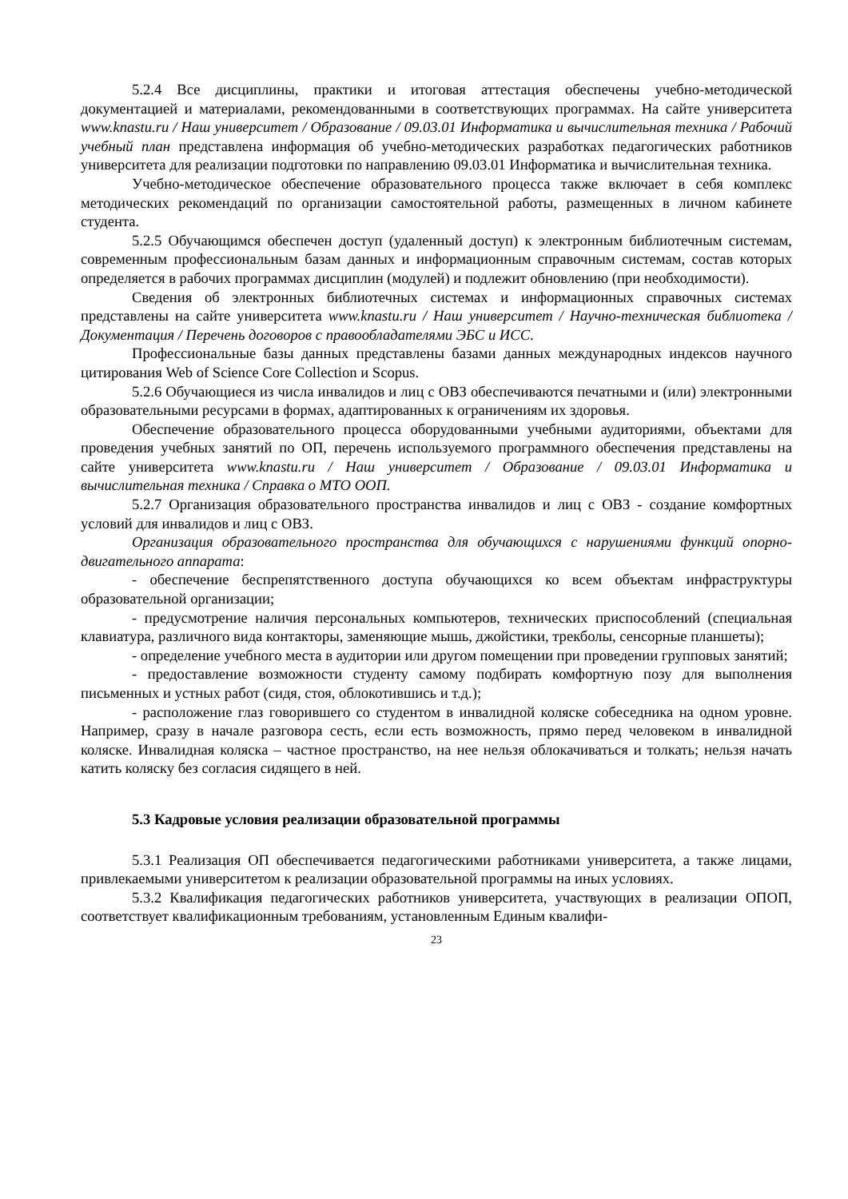5.2.4 Все дисциплины, практики и итоговая аттестация обеспечены учебно-методической документацией и материалами, рекомендованными в соответствующих программах. На сайте университета www.knastu.ru / Наш университет / Образование / 09.03.01 Информатика и вычислительная техника / Рабочий учебный план представлена информация об учебно-методических разработках педагогических работников университета для реализации подготовки по направлению 09.03.01 Информатика и вычислительная техника.
Учебно-методическое обеспечение образовательного процесса также включает в себя комплекс методических рекомендаций по организации самостоятельной работы, размещенных в личном кабинете студента.
5.2.5 Обучающимся обеспечен доступ (удаленный доступ) к электронным библиотечным системам, современным профессиональным базам данных и информационным справочным системам, состав которых определяется в рабочих программах дисциплин (модулей) и подлежит обновлению (при необходимости).
Сведения об электронных библиотечных системах и информационных справочных системах представлены на сайте университета www.knastu.ru / Наш университет / Научно-техническая библиотека / Документация / Перечень договоров с правообладателями ЭБС и ИСС.
Профессиональные базы данных представлены базами данных международных индексов научного цитирования Web of Science Core Collection и Scopus.
5.2.6 Обучающиеся из числа инвалидов и лиц с ОВЗ обеспечиваются печатными и (или) электронными образовательными ресурсами в формах, адаптированных к ограничениям их здоровья.
Обеспечение образовательного процесса оборудованными учебными аудиториями, объектами для проведения учебных занятий по ОП, перечень используемого программного обеспечения представлены на сайте университета www.knastu.ru / Наш университет / Образование / 09.03.01 Информатика и вычислительная техника / Справка о МТО ООП.
5.2.7 Организация образовательного пространства инвалидов и лиц с ОВЗ - создание комфортных условий для инвалидов и лиц с ОВЗ.
Организация образовательного пространства для обучающихся с нарушениями функций опорно-двигательного аппарата:
- обеспечение беспрепятственного доступа обучающихся ко всем объектам инфраструктуры образовательной организации;
- предусмотрение наличия персональных компьютеров, технических приспособлений (специальная клавиатура, различного вида контакторы, заменяющие мышь, джойстики, трекболы, сенсорные планшеты);
- определение учебного места в аудитории или другом помещении при проведении групповых занятий;
- предоставление возможности студенту самому подбирать комфортную позу для выполнения письменных и устных работ (сидя, стоя, облокотившись и т.д.);
- расположение глаз говорившего со студентом в инвалидной коляске собеседника на одном уровне. Например, сразу в начале разговора сесть, если есть возможность, прямо перед человеком в инвалидной коляске. Инвалидная коляска – частное пространство, на нее нельзя облокачиваться и толкать; нельзя начать катить коляску без согласия сидящего в ней.
5.3 Кадровые условия реализации образовательной программы
5.3.1 Реализация ОП обеспечивается педагогическими работниками университета, а также лицами, привлекаемыми университетом к реализации образовательной программы на иных условиях.
5.3.2 Квалификация педагогических работников университета, участвующих в реализации ОПОП, соответствует квалификационным требованиям, установленным Единым квалифи-
23